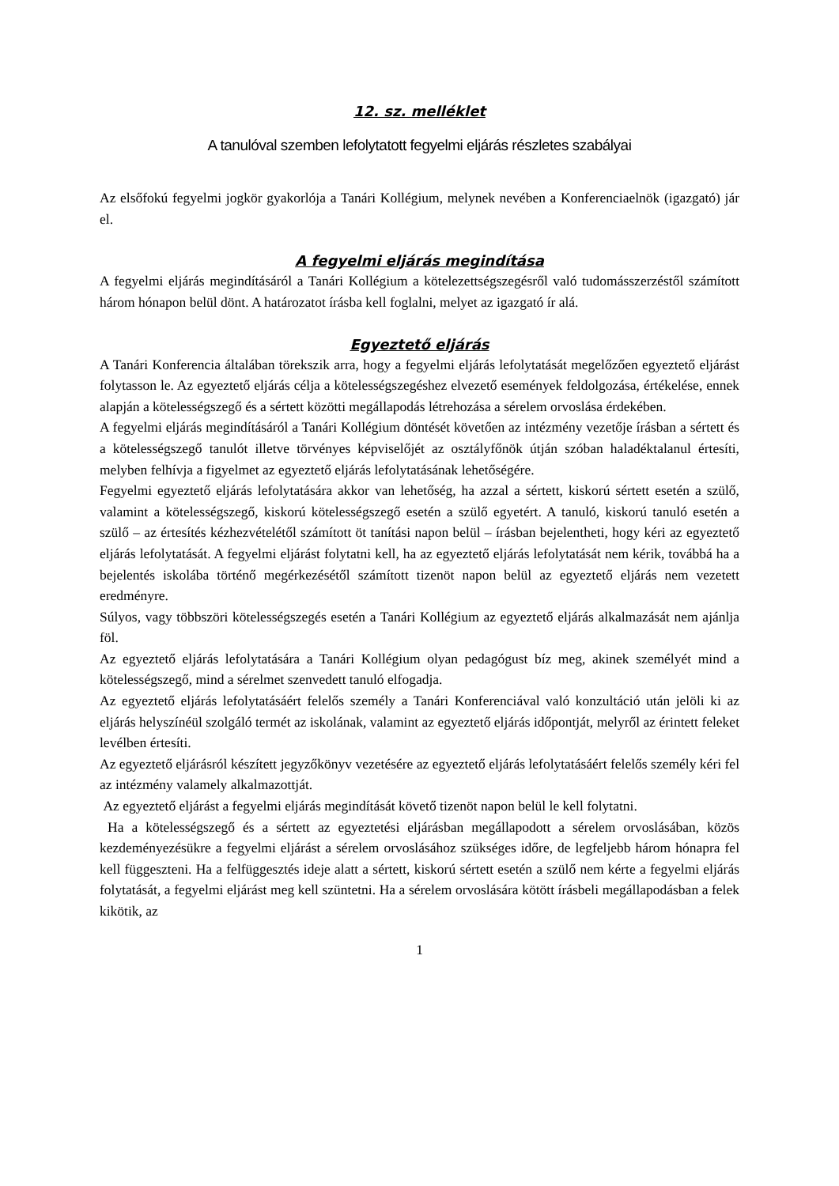12. sz. melléklet
A tanulóval szemben lefolytatott fegyelmi eljárás részletes szabályai
Az elsőfokú fegyelmi jogkör gyakorlója a Tanári Kollégium, melynek nevében a Konferenciaelnök (igazgató) jár el.
A fegyelmi eljárás megindítása
A fegyelmi eljárás megindításáról a Tanári Kollégium a kötelezettségszegésről való tudomásszerzéstől számított három hónapon belül dönt. A határozatot írásba kell foglalni, melyet az igazgató ír alá.
Egyeztető eljárás
A Tanári Konferencia általában törekszik arra, hogy a fegyelmi eljárás lefolytatását megelőzően egyeztető eljárást folytasson le. Az egyeztető eljárás célja a kötelességszegéshez elvezető események feldolgozása, értékelése, ennek alapján a kötelességszegő és a sértett közötti megállapodás létrehozása a sérelem orvoslása érdekében.
A fegyelmi eljárás megindításáról a Tanári Kollégium döntését követően az intézmény vezetője írásban a sértett és a kötelességszegő tanulót illetve törvényes képviselőjét az osztályfőnök útján szóban haladéktalanul értesíti, melyben felhívja a figyelmet az egyeztető eljárás lefolytatásának lehetőségére.
Fegyelmi egyeztető eljárás lefolytatására akkor van lehetőség, ha azzal a sértett, kiskorú sértett esetén a szülő, valamint a kötelességszegő, kiskorú kötelességszegő esetén a szülő egyetért. A tanuló, kiskorú tanuló esetén a szülő – az értesítés kézhezvételétől számított öt tanítási napon belül – írásban bejelentheti, hogy kéri az egyeztető eljárás lefolytatását. A fegyelmi eljárást folytatni kell, ha az egyeztető eljárás lefolytatását nem kérik, továbbá ha a bejelentés iskolába történő megérkezésétől számított tizenöt napon belül az egyeztető eljárás nem vezetett eredményre.
Súlyos, vagy többszöri kötelességszegés esetén a Tanári Kollégium az egyeztető eljárás alkalmazását nem ajánlja föl.
Az egyeztető eljárás lefolytatására a Tanári Kollégium olyan pedagógust bíz meg, akinek személyét mind a kötelességszegő, mind a sérelmet szenvedett tanuló elfogadja.
Az egyeztető eljárás lefolytatásáért felelős személy a Tanári Konferenciával való konzultáció után jelöli ki az eljárás helyszínéül szolgáló termét az iskolának, valamint az egyeztető eljárás időpontját, melyről az érintett feleket levélben értesíti.
Az egyeztető eljárásról készített jegyzőkönyv vezetésére az egyeztető eljárás lefolytatásáért felelős személy kéri fel az intézmény valamely alkalmazottját.
Az egyeztető eljárást a fegyelmi eljárás megindítását követő tizenöt napon belül le kell folytatni.
Ha a kötelességszegő és a sértett az egyeztetési eljárásban megállapodott a sérelem orvoslásában, közös kezdeményezésükre a fegyelmi eljárást a sérelem orvoslásához szükséges időre, de legfeljebb három hónapra fel kell függeszteni. Ha a felfüggesztés ideje alatt a sértett, kiskorú sértett esetén a szülő nem kérte a fegyelmi eljárás folytatását, a fegyelmi eljárást meg kell szüntetni. Ha a sérelem orvoslására kötött írásbeli megállapodásban a felek kikötik, az
1